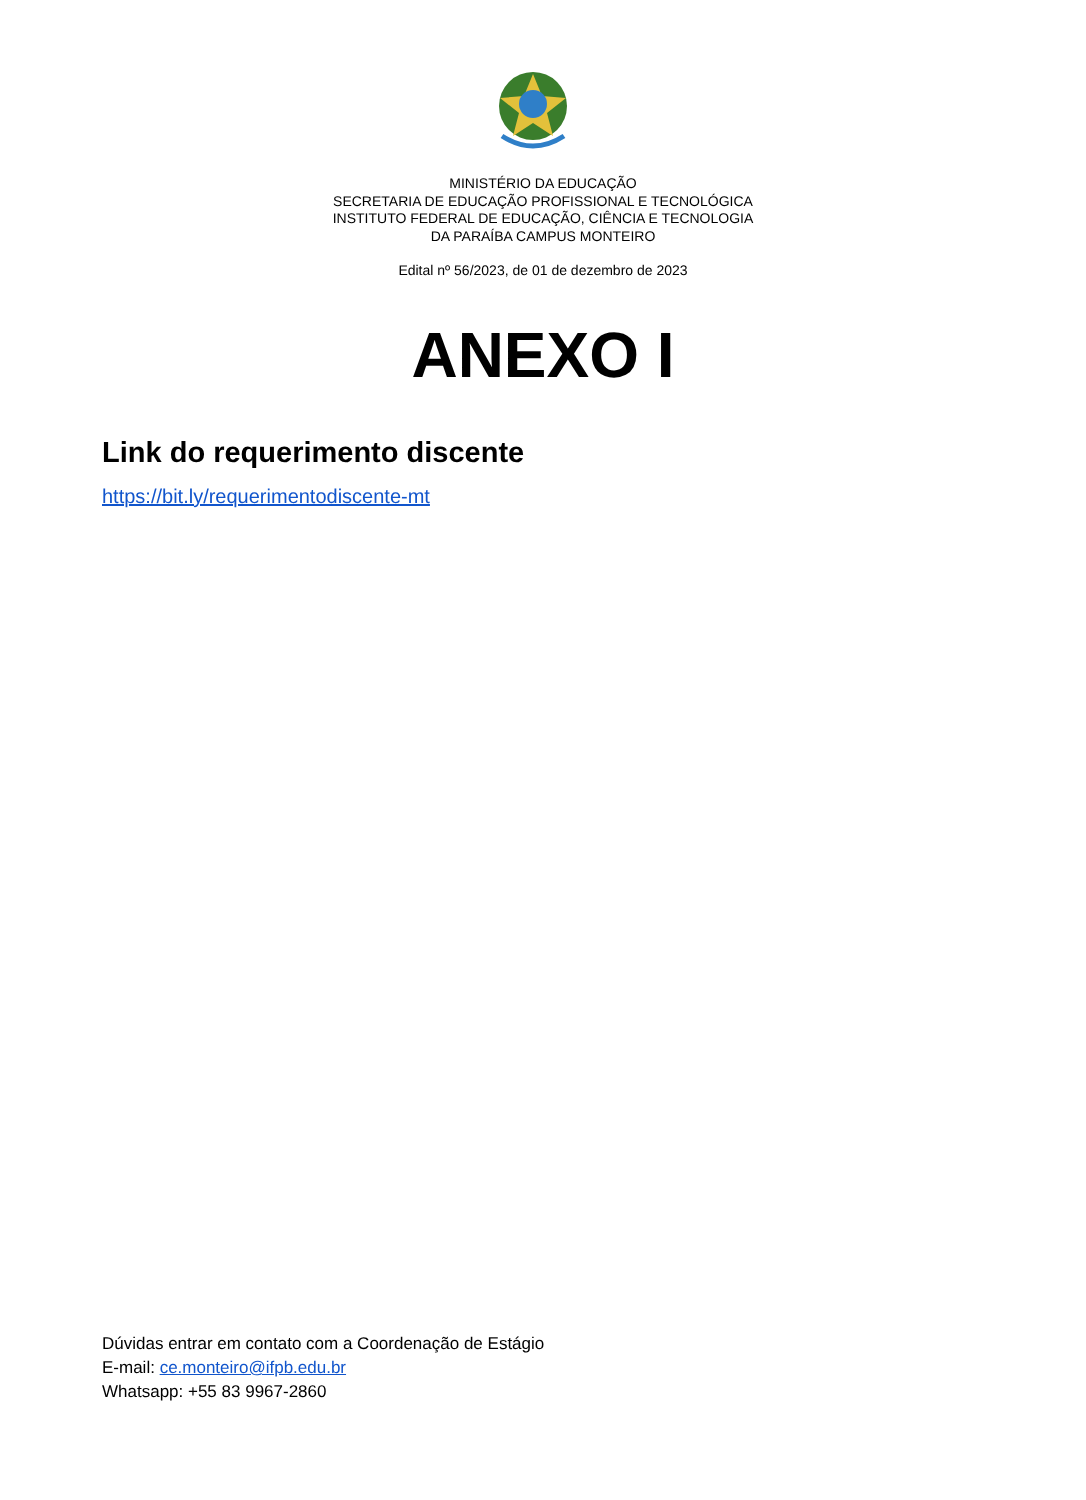MINISTÉRIO DA EDUCAÇÃO
SECRETARIA DE EDUCAÇÃO PROFISSIONAL E TECNOLÓGICA
INSTITUTO FEDERAL DE EDUCAÇÃO, CIÊNCIA E TECNOLOGIA
DA PARAÍBA CAMPUS MONTEIRO
Edital nº 56/2023, de 01 de dezembro de 2023
ANEXO I
Link do requerimento discente
https://bit.ly/requerimentodiscente-mt
Dúvidas entrar em contato com a Coordenação de Estágio
E-mail: ce.monteiro@ifpb.edu.br
Whatsapp: +55 83 9967-2860